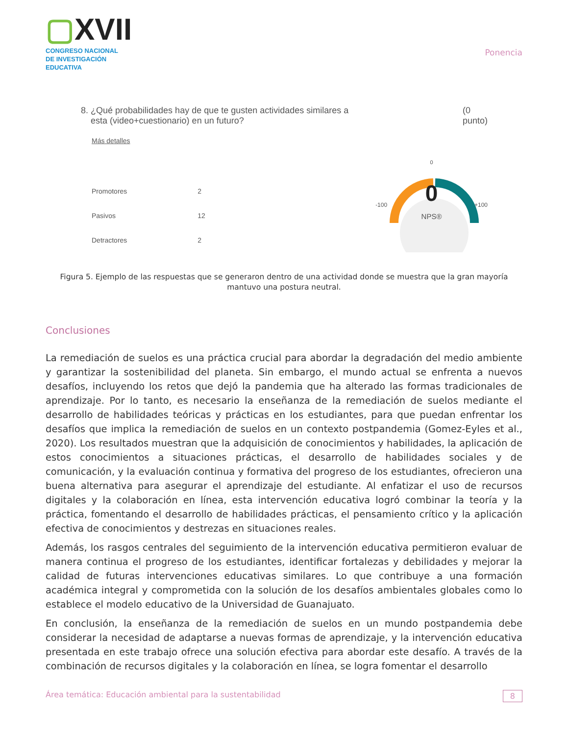▢XVII
CONGRESO NACIONAL DE INVESTIGACIÓN EDUCATIVA
Ponencia
8. ¿Qué probabilidades hay de que te gusten actividades similares a
esta (video+cuestionario) en un futuro?
(0
punto)
Más detalles
| Promotores | 2 |
| Pasivos | 12 |
| Detractores | 2 |
0
0
-100 +100
NPS®
Figura 5. Ejemplo de las respuestas que se generaron dentro de una actividad donde se muestra que la gran mayoría mantuvo una postura neutral.
Conclusiones
La remediación de suelos es una práctica crucial para abordar la degradación del medio ambiente y garantizar la sostenibilidad del planeta. Sin embargo, el mundo actual se enfrenta a nuevos desafíos, incluyendo los retos que dejó la pandemia que ha alterado las formas tradicionales de aprendizaje. Por lo tanto, es necesario la enseñanza de la remediación de suelos mediante el desarrollo de habilidades teóricas y prácticas en los estudiantes, para que puedan enfrentar los desafíos que implica la remediación de suelos en un contexto postpandemia (Gomez-Eyles et al., 2020). Los resultados muestran que la adquisición de conocimientos y habilidades, la aplicación de estos conocimientos a situaciones prácticas, el desarrollo de habilidades sociales y de comunicación, y la evaluación continua y formativa del progreso de los estudiantes, ofrecieron una buena alternativa para asegurar el aprendizaje del estudiante. Al enfatizar el uso de recursos digitales y la colaboración en línea, esta intervención educativa logró combinar la teoría y la práctica, fomentando el desarrollo de habilidades prácticas, el pensamiento crítico y la aplicación efectiva de conocimientos y destrezas en situaciones reales.
Además, los rasgos centrales del seguimiento de la intervención educativa permitieron evaluar de manera continua el progreso de los estudiantes, identificar fortalezas y debilidades y mejorar la calidad de futuras intervenciones educativas similares. Lo que contribuye a una formación académica integral y comprometida con la solución de los desafíos ambientales globales como lo establece el modelo educativo de la Universidad de Guanajuato.
En conclusión, la enseñanza de la remediación de suelos en un mundo postpandemia debe considerar la necesidad de adaptarse a nuevas formas de aprendizaje, y la intervención educativa presentada en este trabajo ofrece una solución efectiva para abordar este desafío. A través de la combinación de recursos digitales y la colaboración en línea, se logra fomentar el desarrollo
Área temática: Educación ambiental para la sustentabilidad 8